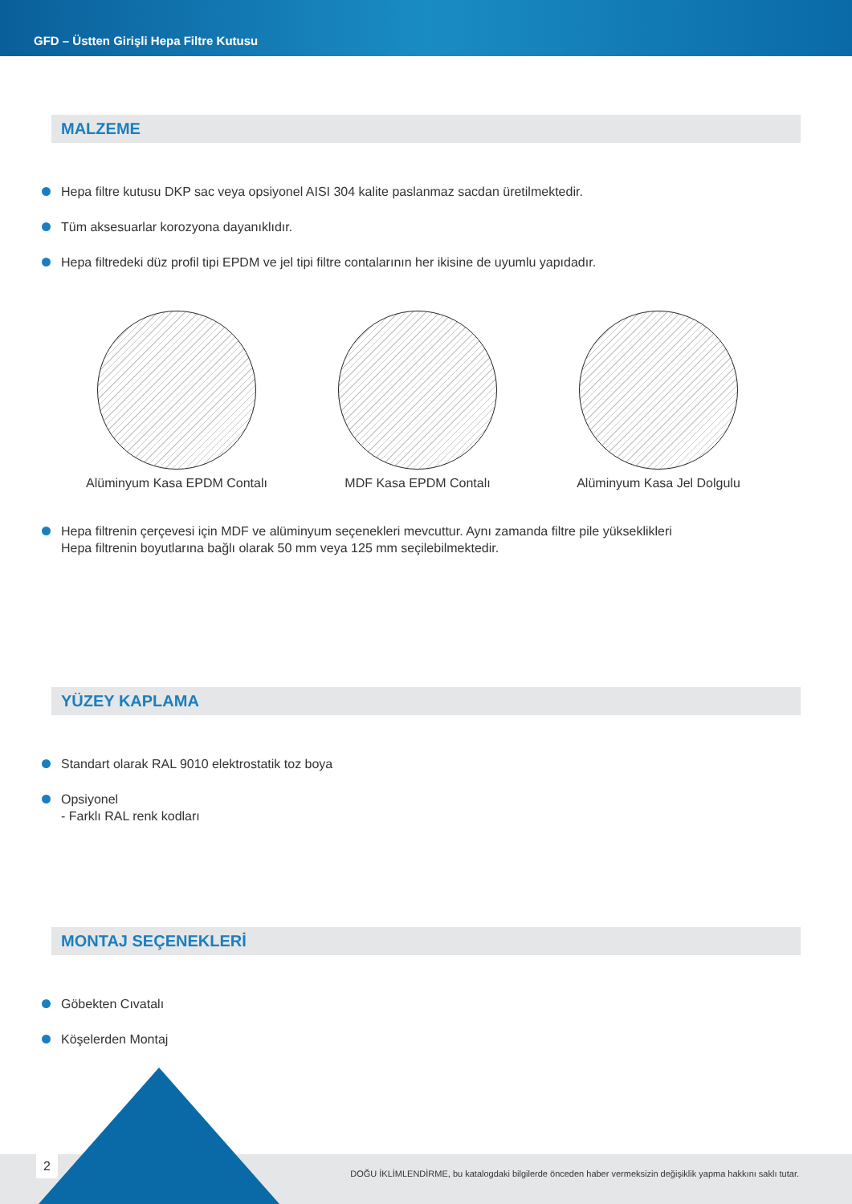GFD – Üstten Girişli Hepa Filtre Kutusu
MALZEME
Hepa filtre kutusu DKP sac veya opsiyonel AISI 304 kalite paslanmaz sacdan üretilmektedir.
Tüm aksesuarlar korozyona dayanıklıdır.
Hepa filtredeki düz profil tipi EPDM ve jel tipi filtre contalarının her ikisine de uyumlu yapıdadır.
Alüminyum Kasa EPDM Contalı MDF Kasa EPDM Contalı Alüminyum Kasa Jel Dolgulu
Hepa filtrenin çerçevesi için MDF ve alüminyum seçenekleri mevcuttur. Aynı zamanda filtre pile yükseklikleri
Hepa filtrenin boyutlarına bağlı olarak 50 mm veya 125 mm seçilebilmektedir.
YÜZEY KAPLAMA
Standart olarak RAL 9010 elektrostatik toz boya
Opsiyonel
- Farklı RAL renk kodları
MONTAJ SEÇENEKLERİ
Göbekten Cıvatalı
Köşelerden Montaj
2
DOĞU İKLİMLENDİRME, bu katalogdaki bilgilerde önceden haber vermeksizin değişiklik yapma hakkını saklı tutar.